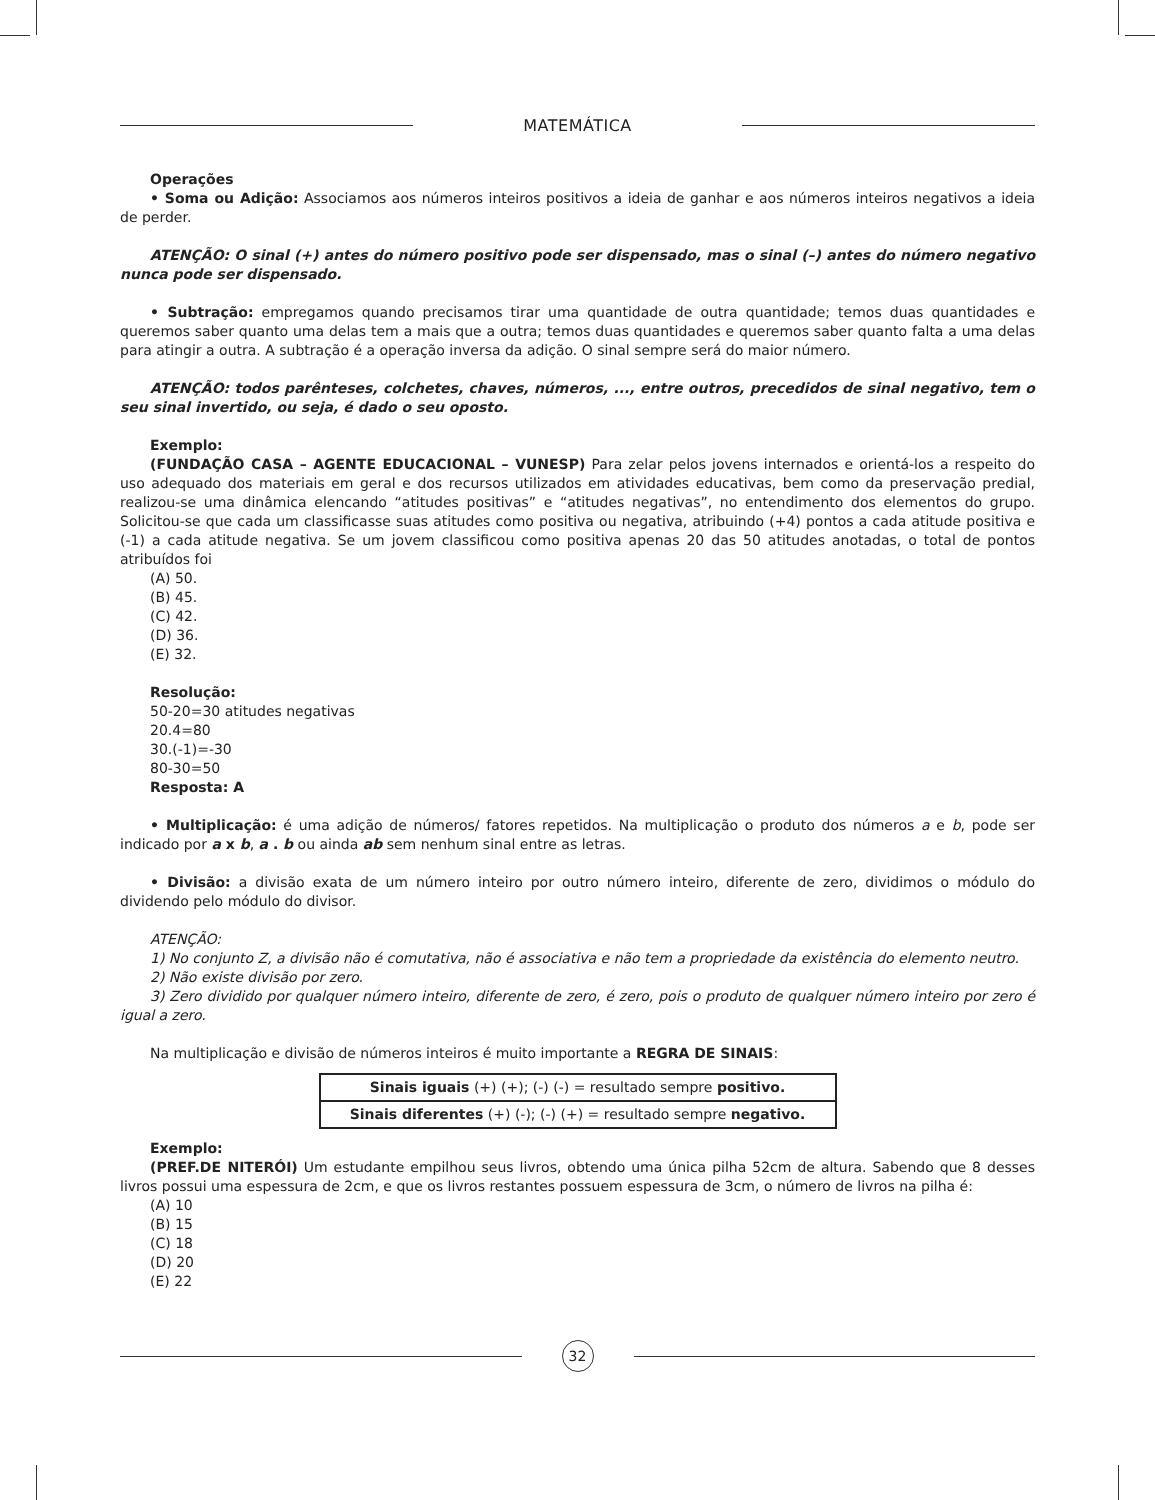MATEMÁTICA
Operações
• Soma ou Adição: Associamos aos números inteiros positivos a ideia de ganhar e aos números inteiros negativos a ideia de perder.
ATENÇÃO: O sinal (+) antes do número positivo pode ser dispensado, mas o sinal (–) antes do número negativo nunca pode ser dispensado.
• Subtração: empregamos quando precisamos tirar uma quantidade de outra quantidade; temos duas quantidades e queremos saber quanto uma delas tem a mais que a outra; temos duas quantidades e queremos saber quanto falta a uma delas para atingir a outra. A subtração é a operação inversa da adição. O sinal sempre será do maior número.
ATENÇÃO: todos parênteses, colchetes, chaves, números, ..., entre outros, precedidos de sinal negativo, tem o seu sinal invertido, ou seja, é dado o seu oposto.
Exemplo:
(FUNDAÇÃO CASA – AGENTE EDUCACIONAL – VUNESP) Para zelar pelos jovens internados e orientá-los a respeito do uso adequado dos materiais em geral e dos recursos utilizados em atividades educativas, bem como da preservação predial, realizou-se uma dinâmica elencando “atitudes positivas” e “atitudes negativas”, no entendimento dos elementos do grupo. Solicitou-se que cada um classificasse suas atitudes como positiva ou negativa, atribuindo (+4) pontos a cada atitude positiva e (-1) a cada atitude negativa. Se um jovem classificou como positiva apenas 20 das 50 atitudes anotadas, o total de pontos atribuídos foi
(A) 50.
(B) 45.
(C) 42.
(D) 36.
(E) 32.
Resolução:
50-20=30 atitudes negativas
20.4=80
30.(-1)=-30
80-30=50
Resposta: A
• Multiplicação: é uma adição de números/ fatores repetidos. Na multiplicação o produto dos números a e b, pode ser indicado por a x b, a . b ou ainda ab sem nenhum sinal entre as letras.
• Divisão: a divisão exata de um número inteiro por outro número inteiro, diferente de zero, dividimos o módulo do dividendo pelo módulo do divisor.
ATENÇÃO:
1) No conjunto Z, a divisão não é comutativa, não é associativa e não tem a propriedade da existência do elemento neutro.
2) Não existe divisão por zero.
3) Zero dividido por qualquer número inteiro, diferente de zero, é zero, pois o produto de qualquer número inteiro por zero é igual a zero.
Na multiplicação e divisão de números inteiros é muito importante a REGRA DE SINAIS:
| Sinais iguais (+) (+); (-) (-) = resultado sempre positivo. |
| Sinais diferentes (+) (-); (-) (+) = resultado sempre negativo. |
Exemplo:
(PREF.DE NITERÓI) Um estudante empilhou seus livros, obtendo uma única pilha 52cm de altura. Sabendo que 8 desses livros possui uma espessura de 2cm, e que os livros restantes possuem espessura de 3cm, o número de livros na pilha é:
(A) 10
(B) 15
(C) 18
(D) 20
(E) 22
32